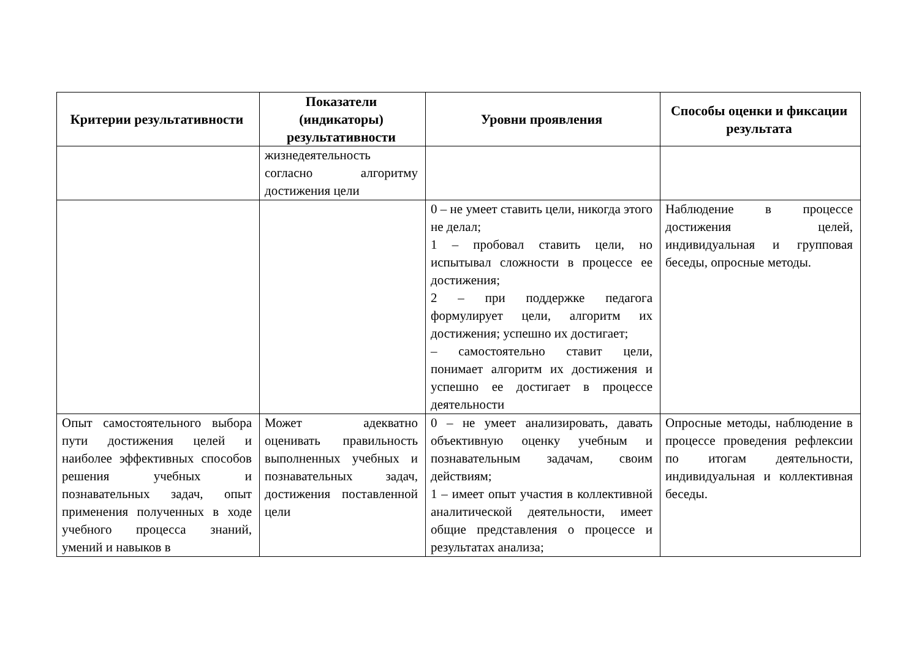| Критерии результативности | Показатели (индикаторы) результативности | Уровни проявления | Способы оценки и фиксации результата |
| --- | --- | --- | --- |
| | жизнедеятельность согласно алгоритму достижения цели | | |
| | | 0 – не умеет ставить цели, никогда этого не делал; 1 – пробовал ставить цели, но испытывал сложности в процессе ее достижения; 2 – при поддержке педагога формулирует цели, алгоритм их достижения; успешно их достигает; – самостоятельно ставит цели, понимает алгоритм их достижения и успешно ее достигает в процессе деятельности | Наблюдение в процессе достижения целей, индивидуальная и групповая беседы, опросные методы. |
| Опыт самостоятельного выбора пути достижения целей и наиболее эффективных способов решения учебных и познавательных задач, опыт применения полученных в ходе учебного процесса знаний, умений и навыков в | Может адекватно оценивать правильность выполненных учебных и познавательных задач, достижения поставленной цели | 0 – не умеет анализировать, давать объективную оценку учебным и познавательным задачам, своим действиям; 1 – имеет опыт участия в коллективной аналитической деятельности, имеет общие представления о процессе и результатах анализа; | Опросные методы, наблюдение в процессе проведения рефлексии по итогам деятельности, индивидуальная и коллективная беседы. |